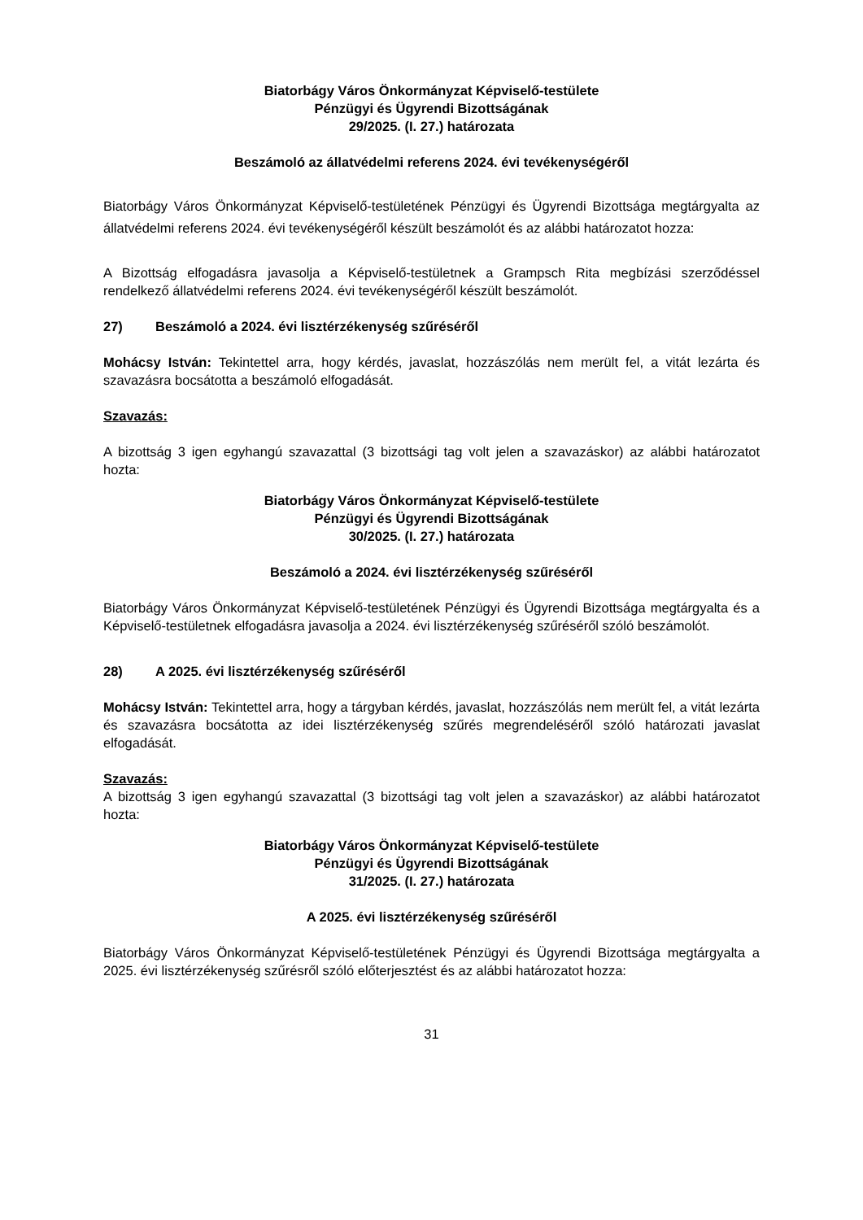Biatorbágy Város Önkormányzat Képviselő-testülete
Pénzügyi és Ügyrendi Bizottságának
29/2025. (I. 27.) határozata
Beszámoló az állatvédelmi referens 2024. évi tevékenységéről
Biatorbágy Város Önkormányzat Képviselő-testületének Pénzügyi és Ügyrendi Bizottsága megtárgyalta az állatvédelmi referens 2024. évi tevékenységéről készült beszámolót és az alábbi határozatot hozza:
A Bizottság elfogadásra javasolja a Képviselő-testületnek a Grampsch Rita megbízási szerződéssel rendelkező állatvédelmi referens 2024. évi tevékenységéről készült beszámolót.
27) Beszámoló a 2024. évi lisztérzékenység szűréséről
Mohácsy István: Tekintettel arra, hogy kérdés, javaslat, hozzászólás nem merült fel, a vitát lezárta és szavazásra bocsátotta a beszámoló elfogadását.
Szavazás:
A bizottság 3 igen egyhangú szavazattal (3 bizottsági tag volt jelen a szavazáskor) az alábbi határozatot hozta:
Biatorbágy Város Önkormányzat Képviselő-testülete
Pénzügyi és Ügyrendi Bizottságának
30/2025. (I. 27.) határozata
Beszámoló a 2024. évi lisztérzékenység szűréséről
Biatorbágy Város Önkormányzat Képviselő-testületének Pénzügyi és Ügyrendi Bizottsága megtárgyalta és a Képviselő-testületnek elfogadásra javasolja a 2024. évi lisztérzékenység szűréséről szóló beszámolót.
28) A 2025. évi lisztérzékenység szűréséről
Mohácsy István: Tekintettel arra, hogy a tárgyban kérdés, javaslat, hozzászólás nem merült fel, a vitát lezárta és szavazásra bocsátotta az idei lisztérzékenység szűrés megrendeléséről szóló határozati javaslat elfogadását.
Szavazás:
A bizottság 3 igen egyhangú szavazattal (3 bizottsági tag volt jelen a szavazáskor) az alábbi határozatot hozta:
Biatorbágy Város Önkormányzat Képviselő-testülete
Pénzügyi és Ügyrendi Bizottságának
31/2025. (I. 27.) határozata
A 2025. évi lisztérzékenység szűréséről
Biatorbágy Város Önkormányzat Képviselő-testületének Pénzügyi és Ügyrendi Bizottsága megtárgyalta a 2025. évi lisztérzékenység szűrésről szóló előterjesztést és az alábbi határozatot hozza:
31